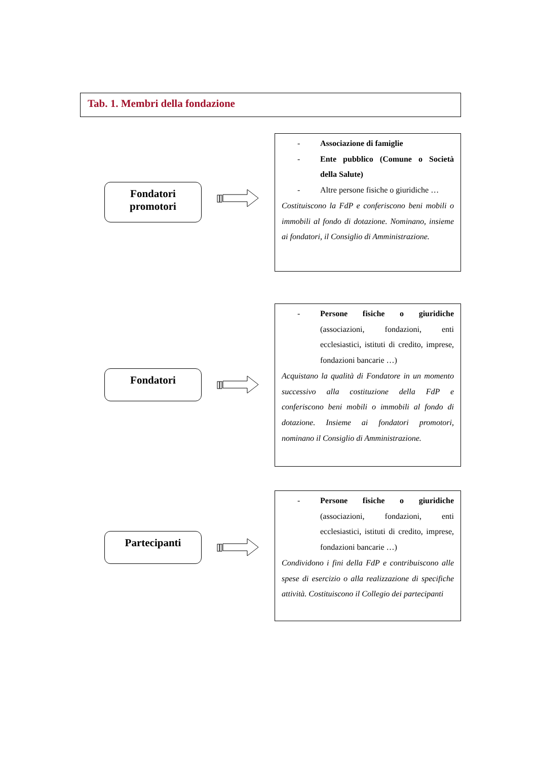Tab. 1. Membri della fondazione
Fondatori
promotori
- Associazione di famiglie
- Ente pubblico (Comune o Società della Salute)
- Altre persone fisiche o giuridiche …
Costituiscono la FdP e conferiscono beni mobili o immobili al fondo di dotazione. Nominano, insieme ai fondatori, il Consiglio di Amministrazione.
Fondatori
- Persone fisiche o giuridiche (associazioni, fondazioni, enti ecclesiastici, istituti di credito, imprese, fondazioni bancarie …)
Acquistano la qualità di Fondatore in un momento successivo alla costituzione della FdP e conferiscono beni mobili o immobili al fondo di dotazione. Insieme ai fondatori promotori, nominano il Consiglio di Amministrazione.
Partecipanti
- Persone fisiche o giuridiche (associazioni, fondazioni, enti ecclesiastici, istituti di credito, imprese, fondazioni bancarie …)
Condividono i fini della FdP e contribuiscono alle spese di esercizio o alla realizzazione di specifiche attività. Costituiscono il Collegio dei partecipanti